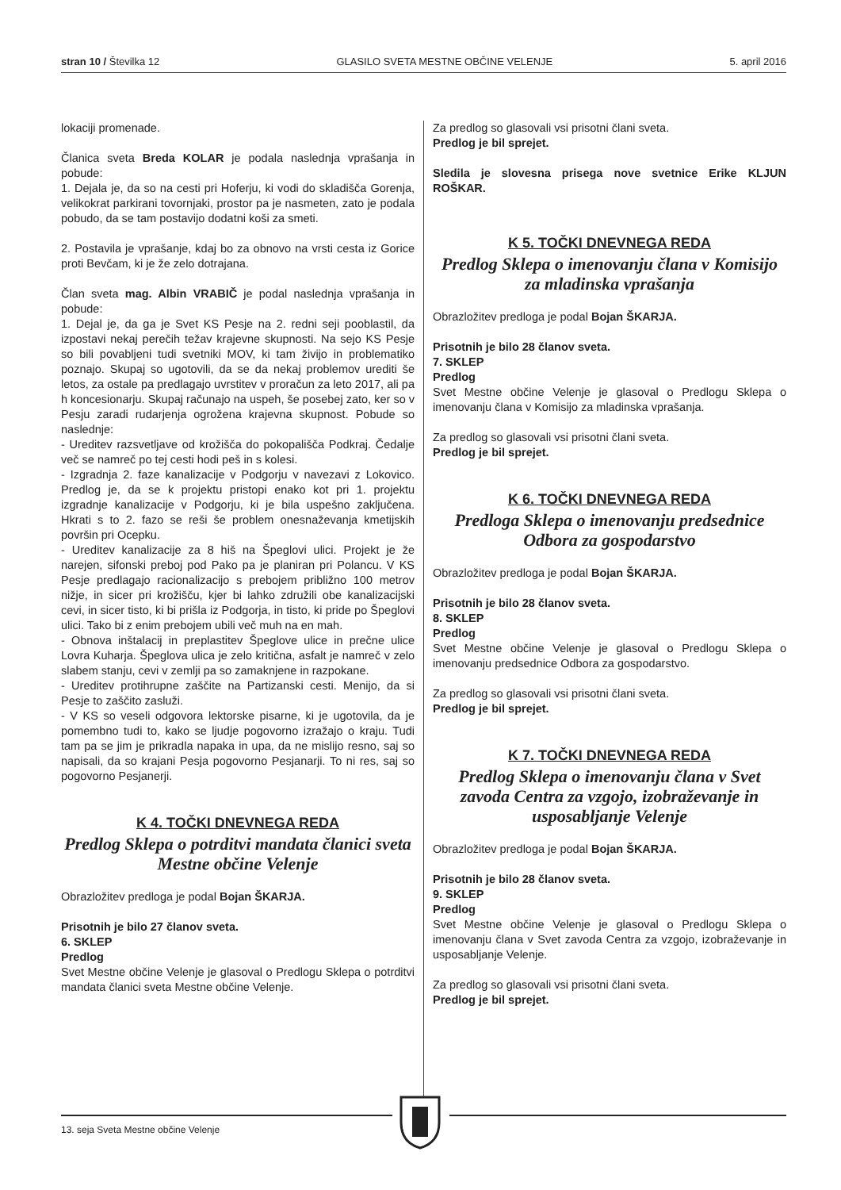stran 10 / Številka 12 GLASILO SVETA MESTNE OBČINE VELENJE 5. april 2016
lokaciji promenade.
Članica sveta Breda KOLAR je podala naslednja vprašanja in pobude:
1. Dejala je, da so na cesti pri Hoferju, ki vodi do skladišča Gorenja, velikokrat parkirani tovornjaki, prostor pa je nasmeten, zato je podala pobudo, da se tam postavijo dodatni koši za smeti.
2. Postavila je vprašanje, kdaj bo za obnovo na vrsti cesta iz Gorice proti Bevčam, ki je že zelo dotrajana.
Član sveta mag. Albin VRABIČ je podal naslednja vprašanja in pobude:
1. Dejal je, da ga je Svet KS Pesje na 2. redni seji pooblastil, da izpostavi nekaj perečih težav krajevne skupnosti. Na sejo KS Pesje so bili povabljeni tudi svetniki MOV, ki tam živijo in problematiko poznajo. Skupaj so ugotovili, da se da nekaj problemov urediti še letos, za ostale pa predlagajo uvrstitev v proračun za leto 2017, ali pa h koncesionarju. Skupaj računajo na uspeh, še posebej zato, ker so v Pesju zaradi rudarjenja ogrožena krajevna skupnost. Pobude so naslednje:
- Ureditev razsvetljave od krožišča do pokopališča Podkraj. Čedalje več se namreč po tej cesti hodi peš in s kolesi.
- Izgradnja 2. faze kanalizacije v Podgorju v navezavi z Lokovico. Predlog je, da se k projektu pristopi enako kot pri 1. projektu izgradnje kanalizacije v Podgorju, ki je bila uspešno zaključena. Hkrati s to 2. fazo se reši še problem onesnaževanja kmetijskih površin pri Ocepku.
- Ureditev kanalizacije za 8 hiš na Špeglovi ulici. Projekt je že narejen, sifonski preboj pod Pako pa je planiran pri Polancu. V KS Pesje predlagajo racionalizacijo s prebojem približno 100 metrov nižje, in sicer pri krožišču, kjer bi lahko združili obe kanalizacijski cevi, in sicer tisto, ki bi prišla iz Podgorja, in tisto, ki pride po Špeglovi ulici. Tako bi z enim prebojem ubili več muh na en mah.
- Obnova inštalacij in preplastitev Špeglove ulice in prečne ulice Lovra Kuharja. Špeglova ulica je zelo kritična, asfalt je namreč v zelo slabem stanju, cevi v zemlji pa so zamaknjene in razpokane.
- Ureditev protihrupne zaščite na Partizanski cesti. Menijo, da si Pesje to zaščito zasluži.
- V KS so veseli odgovora lektorske pisarne, ki je ugotovila, da je pomembno tudi to, kako se ljudje pogovorno izražajo o kraju. Tudi tam pa se jim je prikradla napaka in upa, da ne mislijo resno, saj so napisali, da so krajani Pesja pogovorno Pesjanarji. To ni res, saj so pogovorno Pesjanerji.
K 4. TOČKI DNEVNEGA REDA
Predlog Sklepa o potrditvi mandata članici sveta Mestne občine Velenje
Obrazložitev predloga je podal Bojan ŠKARJA.
Prisotnih je bilo 27 članov sveta.
6. SKLEP
Predlog
Svet Mestne občine Velenje je glasoval o Predlogu Sklepa o potrditvi mandata članici sveta Mestne občine Velenje.
Za predlog so glasovali vsi prisotni člani sveta.
Predlog je bil sprejet.
Sledila je slovesna prisega nove svetnice Erike KLJUN ROŠKAR.
K 5. TOČKI DNEVNEGA REDA
Predlog Sklepa o imenovanju člana v Komisijo za mladinska vprašanja
Obrazložitev predloga je podal Bojan ŠKARJA.
Prisotnih je bilo 28 članov sveta.
7. SKLEP
Predlog
Svet Mestne občine Velenje je glasoval o Predlogu Sklepa o imenovanju člana v Komisijo za mladinska vprašanja.
Za predlog so glasovali vsi prisotni člani sveta.
Predlog je bil sprejet.
K 6. TOČKI DNEVNEGA REDA
Predloga Sklepa o imenovanju predsednice Odbora za gospodarstvo
Obrazložitev predloga je podal Bojan ŠKARJA.
Prisotnih je bilo 28 članov sveta.
8. SKLEP
Predlog
Svet Mestne občine Velenje je glasoval o Predlogu Sklepa o imenovanju predsednice Odbora za gospodarstvo.
Za predlog so glasovali vsi prisotni člani sveta.
Predlog je bil sprejet.
K 7. TOČKI DNEVNEGA REDA
Predlog Sklepa o imenovanju člana v Svet zavoda Centra za vzgojo, izobraževanje in usposabljanje Velenje
Obrazložitev predloga je podal Bojan ŠKARJA.
Prisotnih je bilo 28 članov sveta.
9. SKLEP
Predlog
Svet Mestne občine Velenje je glasoval o Predlogu Sklepa o imenovanju člana v Svet zavoda Centra za vzgojo, izobraževanje in usposabljanje Velenje.
Za predlog so glasovali vsi prisotni člani sveta.
Predlog je bil sprejet.
13. seja Sveta Mestne občine Velenje